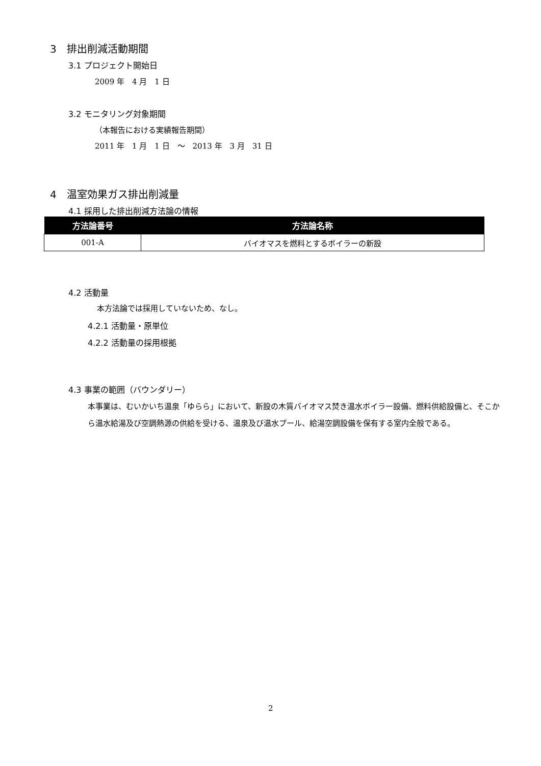3　排出削減活動期間
3.1 プロジェクト開始日
2009 年　4 月　1 日
3.2 モニタリング対象期間
（本報告における実績報告期間）
2011 年　1 月　1 日　～　2013 年　3 月　31 日
4　温室効果ガス排出削減量
4.1 採用した排出削減方法論の情報
| 方法論番号 | 方法論名称 |
| --- | --- |
| 001-A | バイオマスを燃料とするボイラーの新設 |
4.2 活動量
本方法論では採用していないため、なし。
4.2.1 活動量・原単位
4.2.2 活動量の採用根拠
4.3 事業の範囲（バウンダリー）
本事業は、むいかいち温泉「ゆらら」において、新設の木質バイオマス焚き温水ボイラー設備、燃料供給設備と、そこから温水給湯及び空調熱源の供給を受ける、温泉及び温水プール、給湯空調設備を保有する室内全般である。
2